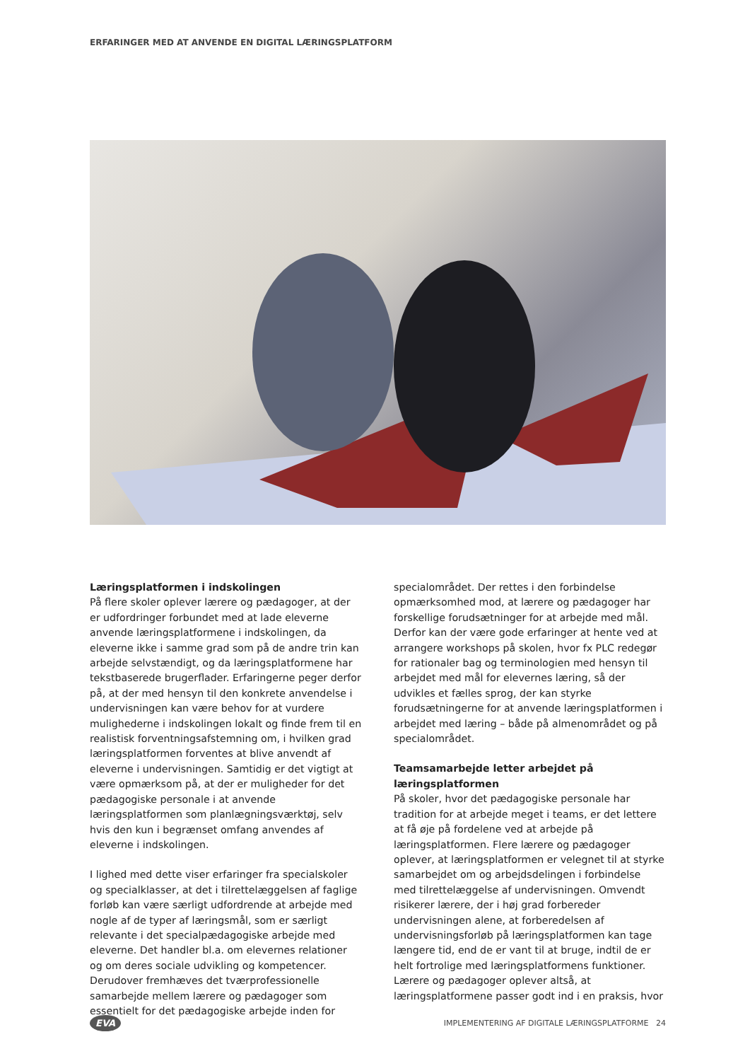ERFARINGER MED AT ANVENDE EN DIGITAL LÆRINGSPLATFORM
Læringsplatformen i indskolingen
På flere skoler oplever lærere og pædagoger, at der er udfordringer forbundet med at lade eleverne anvende læringsplatformene i indskolingen, da eleverne ikke i samme grad som på de andre trin kan arbejde selvstændigt, og da læringsplatformene har tekstbaserede brugerflader. Erfaringerne peger derfor på, at der med hensyn til den konkrete anvendelse i undervisningen kan være behov for at vurdere mulighederne i indskolingen lokalt og finde frem til en realistisk forventningsafstemning om, i hvilken grad læringsplatformen forventes at blive anvendt af eleverne i undervisningen. Samtidig er det vigtigt at være opmærksom på, at der er muligheder for det pædagogiske personale i at anvende læringsplatformen som planlægningsværktøj, selv hvis den kun i begrænset omfang anvendes af eleverne i indskolingen.
I lighed med dette viser erfaringer fra specialskoler og specialklasser, at det i tilrettelæggelsen af faglige forløb kan være særligt udfordrende at arbejde med nogle af de typer af læringsmål, som er særligt relevante i det specialpædagogiske arbejde med eleverne. Det handler bl.a. om elevernes relationer og om deres sociale udvikling og kompetencer. Derudover fremhæves det tværprofessionelle samarbejde mellem lærere og pædagoger som essentielt for det pædagogiske arbejde inden for
specialområdet. Der rettes i den forbindelse opmærksomhed mod, at lærere og pædagoger har forskellige forudsætninger for at arbejde med mål. Derfor kan der være gode erfaringer at hente ved at arrangere workshops på skolen, hvor fx PLC redegør for rationaler bag og terminologien med hensyn til arbejdet med mål for elevernes læring, så der udvikles et fælles sprog, der kan styrke forudsætningerne for at anvende læringsplatformen i arbejdet med læring – både på almenområdet og på specialområdet.
Teamsamarbejde letter arbejdet på læringsplatformen
På skoler, hvor det pædagogiske personale har tradition for at arbejde meget i teams, er det lettere at få øje på fordelene ved at arbejde på læringsplatformen. Flere lærere og pædagoger oplever, at læringsplatformen er velegnet til at styrke samarbejdet om og arbejdsdelingen i forbindelse med tilrettelæggelse af undervisningen. Omvendt risikerer lærere, der i høj grad forbereder undervisningen alene, at forberedelsen af undervisningsforløb på læringsplatformen kan tage længere tid, end de er vant til at bruge, indtil de er helt fortrolige med læringsplatformens funktioner. Lærere og pædagoger oplever altså, at læringsplatformene passer godt ind i en praksis, hvor
EVA IMPLEMENTERING AF DIGITALE LÆRINGSPLATFORME 24